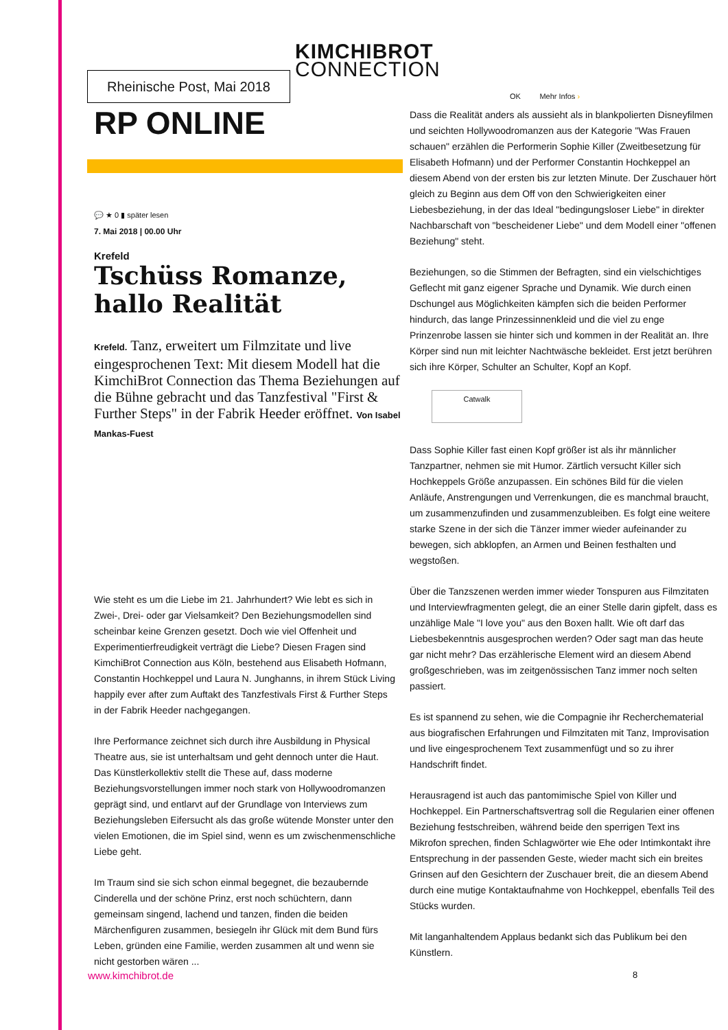KIMCHIBROT
CONNECTION
Rheinische Post, Mai 2018
RP ONLINE
💬 ★ 0 ▮ später lesen
7. Mai 2018 | 00.00 Uhr
Krefeld
Tschüss Romanze, hallo Realität
Krefeld. Tanz, erweitert um Filmzitate und live eingesprochenen Text: Mit diesem Modell hat die KimchiBrot Connection das Thema Beziehungen auf die Bühne gebracht und das Tanzfestival "First & Further Steps" in der Fabrik Heeder eröffnet. Von Isabel Mankas-Fuest
Wie steht es um die Liebe im 21. Jahrhundert? Wie lebt es sich in Zwei-, Drei- oder gar Vielsamkeit? Den Beziehungsmodellen sind scheinbar keine Grenzen gesetzt. Doch wie viel Offenheit und Experimentierfreudigkeit verträgt die Liebe? Diesen Fragen sind KimchiBrot Connection aus Köln, bestehend aus Elisabeth Hofmann, Constantin Hochkeppel und Laura N. Junghanns, in ihrem Stück Living happily ever after zum Auftakt des Tanzfestivals First & Further Steps in der Fabrik Heeder nachgegangen.
Ihre Performance zeichnet sich durch ihre Ausbildung in Physical Theatre aus, sie ist unterhaltsam und geht dennoch unter die Haut. Das Künstlerkollektiv stellt die These auf, dass moderne Beziehungsvorstellungen immer noch stark von Hollywoodromanzen geprägt sind, und entlarvt auf der Grundlage von Interviews zum Beziehungsleben Eifersucht als das große wütende Monster unter den vielen Emotionen, die im Spiel sind, wenn es um zwischenmenschliche Liebe geht.
Im Traum sind sie sich schon einmal begegnet, die bezaubernde Cinderella und der schöne Prinz, erst noch schüchtern, dann gemeinsam singend, lachend und tanzen, finden die beiden Märchenfiguren zusammen, besiegeln ihr Glück mit dem Bund fürs Leben, gründen eine Familie, werden zusammen alt und wenn sie nicht gestorben wären ...
OK Mehr Infos ›
Dass die Realität anders als aussieht als in blankpolierten Disneyfilmen und seichten Hollywoodromanzen aus der Kategorie "Was Frauen schauen" erzählen die Performerin Sophie Killer (Zweitbesetzung für Elisabeth Hofmann) und der Performer Constantin Hochkeppel an diesem Abend von der ersten bis zur letzten Minute. Der Zuschauer hört gleich zu Beginn aus dem Off von den Schwierigkeiten einer Liebesbeziehung, in der das Ideal "bedingungsloser Liebe" in direkter Nachbarschaft von "bescheidener Liebe" und dem Modell einer "offenen Beziehung" steht.
Beziehungen, so die Stimmen der Befragten, sind ein vielschichtiges Geflecht mit ganz eigener Sprache und Dynamik. Wie durch einen Dschungel aus Möglichkeiten kämpfen sich die beiden Performer hindurch, das lange Prinzessinnenkleid und die viel zu enge Prinzenrobe lassen sie hinter sich und kommen in der Realität an. Ihre Körper sind nun mit leichter Nachtwäsche bekleidet. Erst jetzt berühren sich ihre Körper, Schulter an Schulter, Kopf an Kopf.
Catwalk
Dass Sophie Killer fast einen Kopf größer ist als ihr männlicher Tanzpartner, nehmen sie mit Humor. Zärtlich versucht Killer sich Hochkeppels Größe anzupassen. Ein schönes Bild für die vielen Anläufe, Anstrengungen und Verrenkungen, die es manchmal braucht, um zusammenzufinden und zusammenzubleiben. Es folgt eine weitere starke Szene in der sich die Tänzer immer wieder aufeinander zu bewegen, sich abklopfen, an Armen und Beinen festhalten und wegstoßen.
Über die Tanzszenen werden immer wieder Tonspuren aus Filmzitaten und Interviewfragmenten gelegt, die an einer Stelle darin gipfelt, dass es unzählige Male "I love you" aus den Boxen hallt. Wie oft darf das Liebesbekenntnis ausgesprochen werden? Oder sagt man das heute gar nicht mehr? Das erzählerische Element wird an diesem Abend großgeschrieben, was im zeitgenössischen Tanz immer noch selten passiert.
Es ist spannend zu sehen, wie die Compagnie ihr Recherchematerial aus biografischen Erfahrungen und Filmzitaten mit Tanz, Improvisation und live eingesprochenem Text zusammenfügt und so zu ihrer Handschrift findet.
Herausragend ist auch das pantomimische Spiel von Killer und Hochkeppel. Ein Partnerschaftsvertrag soll die Regularien einer offenen Beziehung festschreiben, während beide den sperrigen Text ins Mikrofon sprechen, finden Schlagwörter wie Ehe oder Intimkontakt ihre Entsprechung in der passenden Geste, wieder macht sich ein breites Grinsen auf den Gesichtern der Zuschauer breit, die an diesem Abend durch eine mutige Kontaktaufnahme von Hochkeppel, ebenfalls Teil des Stücks wurden.
Mit langanhaltendem Applaus bedankt sich das Publikum bei den Künstlern.
www.kimchibrot.de 8